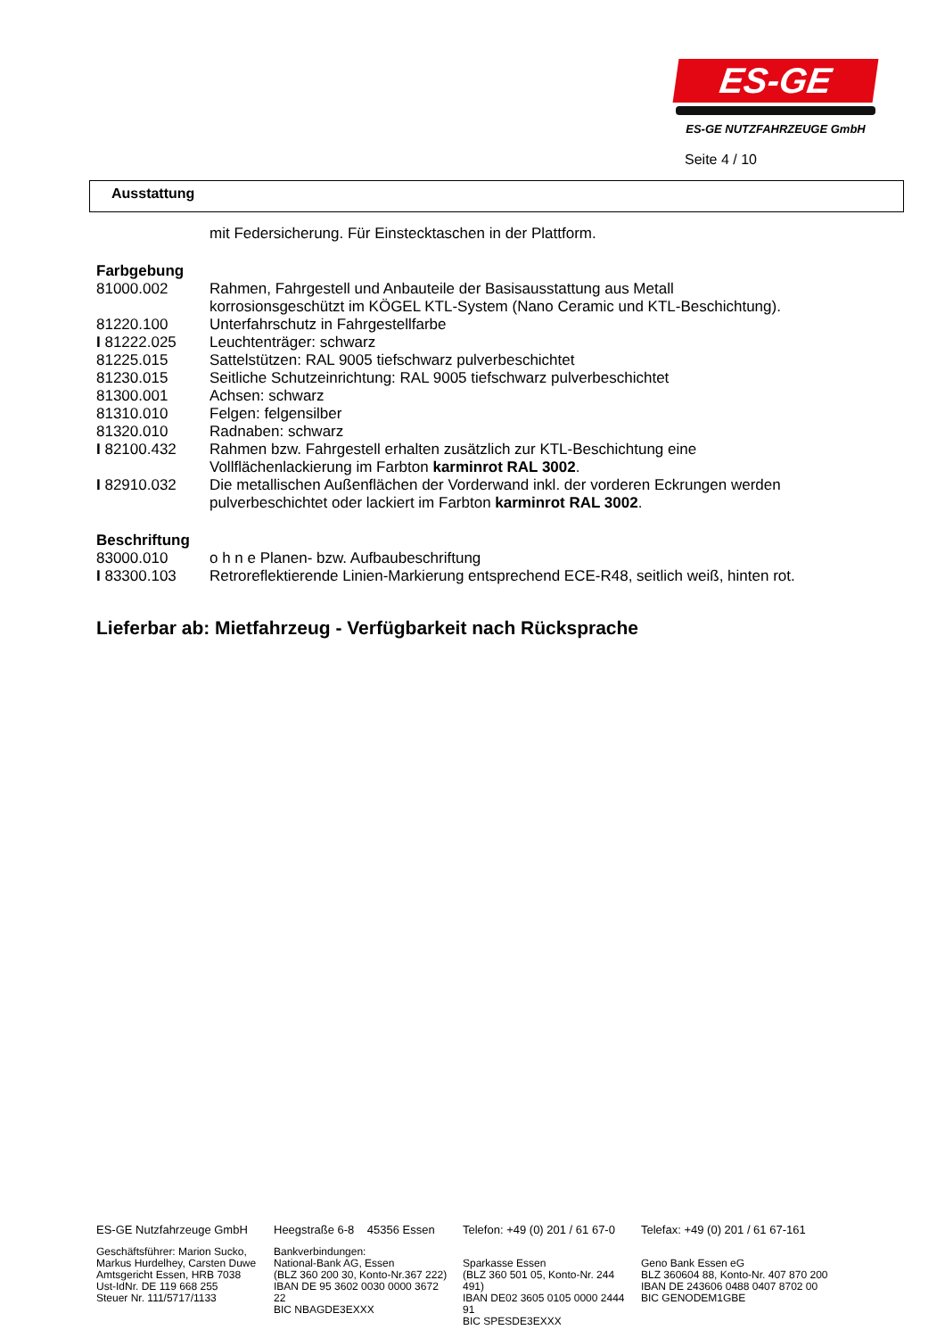ES-GE
ES-GE NUTZFAHRZEUGE GmbH
Seite 4 / 10
Ausstattung
| | mit Federsicherung. Für Einstecktaschen in der Plattform. |
| Farbgebung | |
| 81000.002 | Rahmen, Fahrgestell und Anbauteile der Basisausstattung aus Metall korrosionsgeschützt im KÖGEL KTL-System (Nano Ceramic und KTL-Beschichtung). |
| 81220.100 | Unterfahrschutz in Fahrgestellfarbe |
| I 81222.025 | Leuchtenträger: schwarz |
| 81225.015 | Sattelstützen: RAL 9005 tiefschwarz pulverbeschichtet |
| 81230.015 | Seitliche Schutzeinrichtung: RAL 9005 tiefschwarz pulverbeschichtet |
| 81300.001 | Achsen: schwarz |
| 81310.010 | Felgen: felgensilber |
| 81320.010 | Radnaben: schwarz |
| I 82100.432 | Rahmen bzw. Fahrgestell erhalten zusätzlich zur KTL-Beschichtung eine Vollflächenlackierung im Farbton karminrot RAL 3002 . |
| I 82910.032 | Die metallischen Außenflächen der Vorderwand inkl. der vorderen Eckrungen werden pulverbeschichtet oder lackiert im Farbton karminrot RAL 3002 . |
| Beschriftung | |
| 83000.010 | o h n e Planen- bzw. Aufbaubeschriftung |
| I 83300.103 | Retroreflektierende Linien-Markierung entsprechend ECE-R48, seitlich weiß, hinten rot. |
Lieferbar ab: Mietfahrzeug - Verfügbarkeit nach Rücksprache
ES-GE Nutzfahrzeuge GmbH
Geschäftsführer: Marion Sucko,
Markus Hurdelhey, Carsten Duwe
Amtsgericht Essen, HRB 7038
Ust-IdNr. DE 119 668 255
Steuer Nr. 111/5717/1133
Heegstraße 6-8 45356 Essen
Bankverbindungen:
National-Bank AG, Essen
(BLZ 360 200 30, Konto-Nr.367 222)
IBAN DE 95 3602 0030 0000 3672 22
BIC NBAGDE3EXXX
Telefon: +49 (0) 201 / 61 67-0
Sparkasse Essen
(BLZ 360 501 05, Konto-Nr. 244 491)
IBAN DE02 3605 0105 0000 2444 91
BIC SPESDE3EXXX
Telefax: +49 (0) 201 / 61 67-161
Geno Bank Essen eG
BLZ 360604 88, Konto-Nr. 407 870 200
IBAN DE 243606 0488 0407 8702 00
BIC GENODEM1GBE